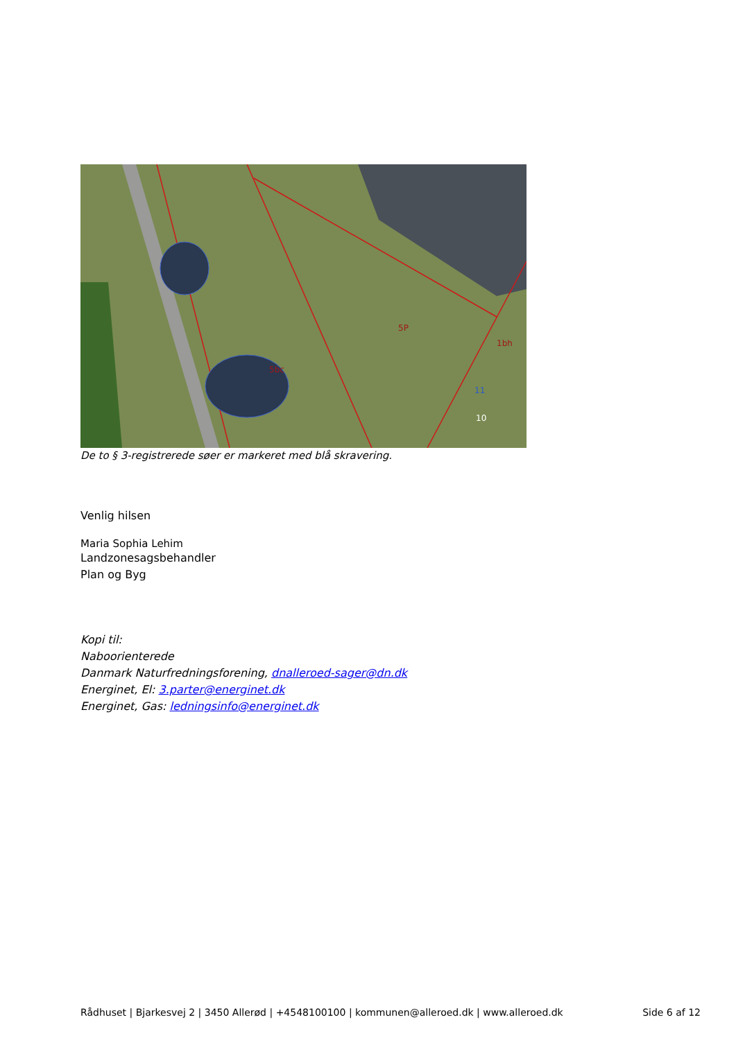5P
5bc
1bh
10
11
De to § 3-registrerede søer er markeret med blå skravering.
Venlig hilsen
Maria Sophia Lehim
Landzonesagsbehandler
Plan og Byg
Kopi til:
Naboorienterede
Danmark Naturfredningsforening, dnalleroed-sager@dn.dk
Energinet, El: 3.parter@energinet.dk
Energinet, Gas: ledningsinfo@energinet.dk
Rådhuset | Bjarkesvej 2 | 3450 Allerød | +4548100100 | kommunen@alleroed.dk | www.alleroed.dk Side 6 af 12